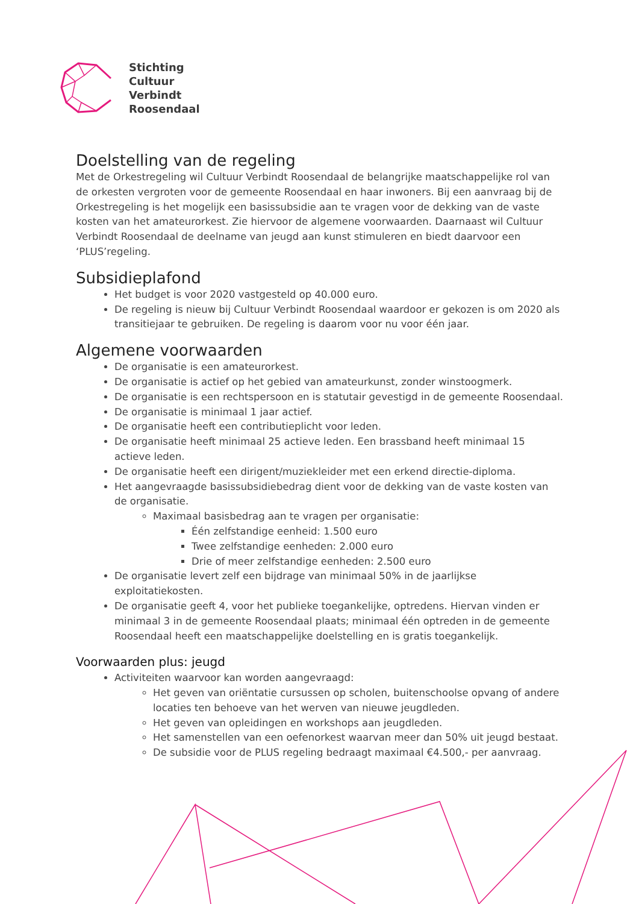Stichting
Cultuur
Verbindt
Roosendaal
Doelstelling van de regeling
Met de Orkestregeling wil Cultuur Verbindt Roosendaal de belangrijke maatschappelijke rol van de orkesten vergroten voor de gemeente Roosendaal en haar inwoners. Bij een aanvraag bij de Orkestregeling is het mogelijk een basissubsidie aan te vragen voor de dekking van de vaste kosten van het amateurorkest. Zie hiervoor de algemene voorwaarden. Daarnaast wil Cultuur Verbindt Roosendaal de deelname van jeugd aan kunst stimuleren en biedt daarvoor een ‘PLUS’regeling.
Subsidieplafond
Het budget is voor 2020 vastgesteld op 40.000 euro.
De regeling is nieuw bij Cultuur Verbindt Roosendaal waardoor er gekozen is om 2020 als transitiejaar te gebruiken. De regeling is daarom voor nu voor één jaar.
Algemene voorwaarden
De organisatie is een amateurorkest.
De organisatie is actief op het gebied van amateurkunst, zonder winstoogmerk.
De organisatie is een rechtspersoon en is statutair gevestigd in de gemeente Roosendaal.
De organisatie is minimaal 1 jaar actief.
De organisatie heeft een contributieplicht voor leden.
De organisatie heeft minimaal 25 actieve leden. Een brassband heeft minimaal 15 actieve leden.
De organisatie heeft een dirigent/muziekleider met een erkend directie-diploma.
Het aangevraagde basissubsidiebedrag dient voor de dekking van de vaste kosten van de organisatie.
Maximaal basisbedrag aan te vragen per organisatie:
Één zelfstandige eenheid: 1.500 euro
Twee zelfstandige eenheden: 2.000 euro
Drie of meer zelfstandige eenheden: 2.500 euro
De organisatie levert zelf een bijdrage van minimaal 50% in de jaarlijkse exploitatiekosten.
De organisatie geeft 4, voor het publieke toegankelijke, optredens. Hiervan vinden er minimaal 3 in de gemeente Roosendaal plaats; minimaal één optreden in de gemeente Roosendaal heeft een maatschappelijke doelstelling en is gratis toegankelijk.
Voorwaarden plus: jeugd
Activiteiten waarvoor kan worden aangevraagd:
Het geven van oriëntatie cursussen op scholen, buitenschoolse opvang of andere locaties ten behoeve van het werven van nieuwe jeugdleden.
Het geven van opleidingen en workshops aan jeugdleden.
Het samenstellen van een oefenorkest waarvan meer dan 50% uit jeugd bestaat.
De subsidie voor de PLUS regeling bedraagt maximaal €4.500,- per aanvraag.